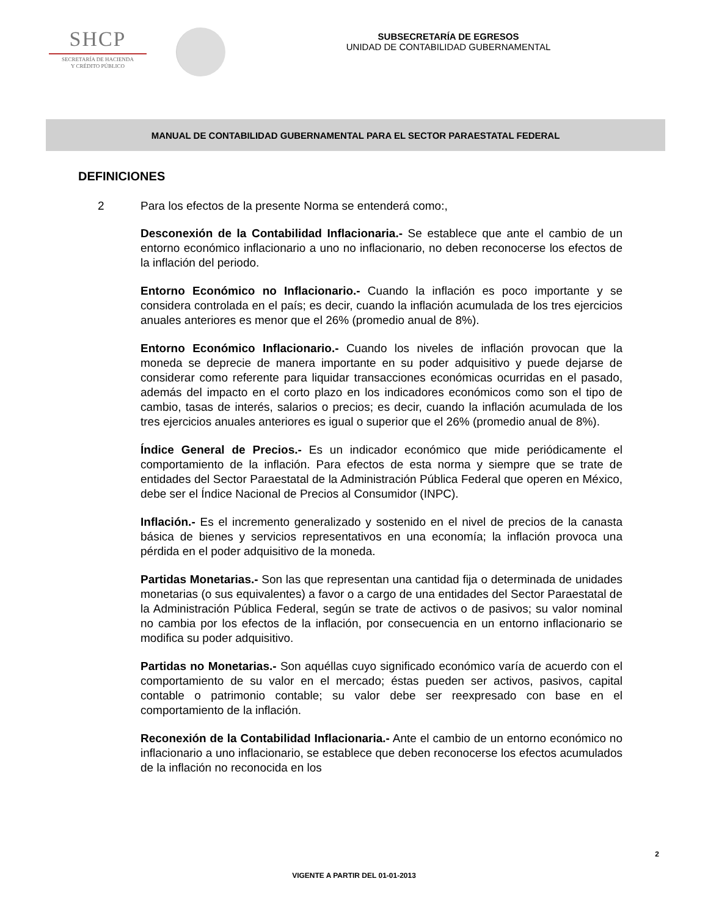SHCP
SECRETARÍA DE HACIENDA
Y CRÉDITO PÚBLICO
SUBSECRETARÍA DE EGRESOS
UNIDAD DE CONTABILIDAD GUBERNAMENTAL
MANUAL DE CONTABILIDAD GUBERNAMENTAL PARA EL SECTOR PARAESTATAL FEDERAL
DEFINICIONES
2 Para los efectos de la presente Norma se entenderá como:,
Desconexión de la Contabilidad Inflacionaria.- Se establece que ante el cambio de un entorno económico inflacionario a uno no inflacionario, no deben reconocerse los efectos de la inflación del periodo.
Entorno Económico no Inflacionario.- Cuando la inflación es poco importante y se considera controlada en el país; es decir, cuando la inflación acumulada de los tres ejercicios anuales anteriores es menor que el 26% (promedio anual de 8%).
Entorno Económico Inflacionario.- Cuando los niveles de inflación provocan que la moneda se deprecie de manera importante en su poder adquisitivo y puede dejarse de considerar como referente para liquidar transacciones económicas ocurridas en el pasado, además del impacto en el corto plazo en los indicadores económicos como son el tipo de cambio, tasas de interés, salarios o precios; es decir, cuando la inflación acumulada de los tres ejercicios anuales anteriores es igual o superior que el 26% (promedio anual de 8%).
Índice General de Precios.- Es un indicador económico que mide periódicamente el comportamiento de la inflación. Para efectos de esta norma y siempre que se trate de entidades del Sector Paraestatal de la Administración Pública Federal que operen en México, debe ser el Índice Nacional de Precios al Consumidor (INPC).
Inflación.- Es el incremento generalizado y sostenido en el nivel de precios de la canasta básica de bienes y servicios representativos en una economía; la inflación provoca una pérdida en el poder adquisitivo de la moneda.
Partidas Monetarias.- Son las que representan una cantidad fija o determinada de unidades monetarias (o sus equivalentes) a favor o a cargo de una entidades del Sector Paraestatal de la Administración Pública Federal, según se trate de activos o de pasivos; su valor nominal no cambia por los efectos de la inflación, por consecuencia en un entorno inflacionario se modifica su poder adquisitivo.
Partidas no Monetarias.- Son aquéllas cuyo significado económico varía de acuerdo con el comportamiento de su valor en el mercado; éstas pueden ser activos, pasivos, capital contable o patrimonio contable; su valor debe ser reexpresado con base en el comportamiento de la inflación.
Reconexión de la Contabilidad Inflacionaria.- Ante el cambio de un entorno económico no inflacionario a uno inflacionario, se establece que deben reconocerse los efectos acumulados de la inflación no reconocida en los
2
VIGENTE A PARTIR DEL 01-01-2013